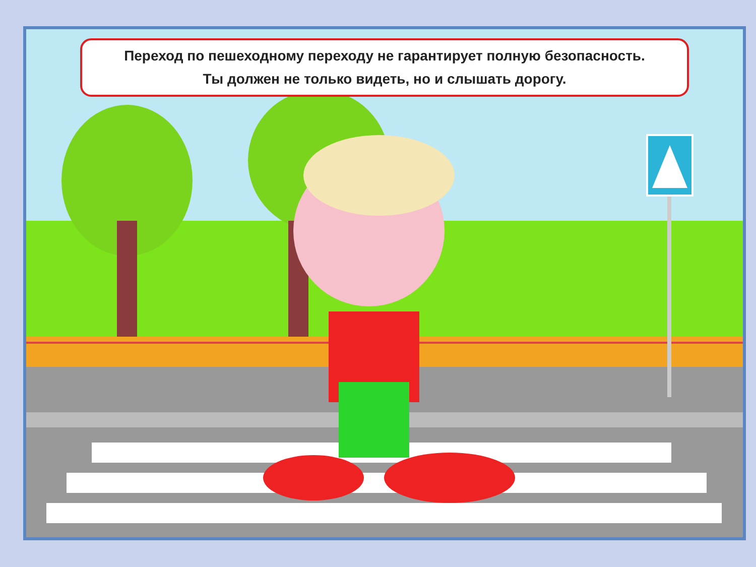Переход по пешеходному переходу не гарантирует полную безопасность.
Ты должен не только видеть, но и слышать дорогу.